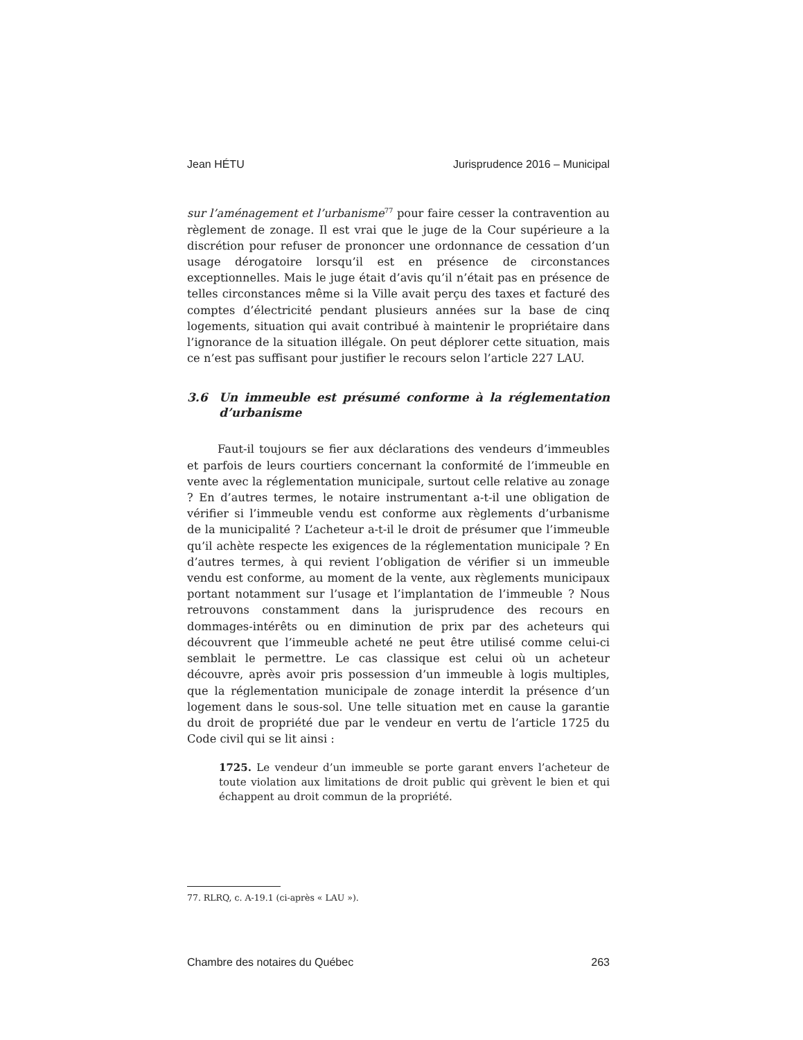Jean HÉTU Jurisprudence 2016 – Municipal
sur l’aménagement et l’urbanisme<sup>77</sup> pour faire cesser la contravention au règlement de zonage. Il est vrai que le juge de la Cour supérieure a la discrétion pour refuser de prononcer une ordonnance de cessation d’un usage dérogatoire lorsqu’il est en présence de circonstances exceptionnelles. Mais le juge était d’avis qu’il n’était pas en présence de telles circonstances même si la Ville avait perçu des taxes et facturé des comptes d’électricité pendant plusieurs années sur la base de cinq logements, situation qui avait contribué à maintenir le propriétaire dans l’ignorance de la situation illégale. On peut déplorer cette situation, mais ce n’est pas suffisant pour justifier le recours selon l’article 227 LAU.
3.6 Un immeuble est présumé conforme à la réglementation d’urbanisme
Faut-il toujours se fier aux déclarations des vendeurs d’immeubles et parfois de leurs courtiers concernant la conformité de l’immeuble en vente avec la réglementation municipale, surtout celle relative au zonage ? En d’autres termes, le notaire instrumentant a-t-il une obligation de vérifier si l’immeuble vendu est conforme aux règlements d’urbanisme de la municipalité ? L’acheteur a-t-il le droit de présumer que l’immeuble qu’il achète respecte les exigences de la réglementation municipale ? En d’autres termes, à qui revient l’obligation de vérifier si un immeuble vendu est conforme, au moment de la vente, aux règlements municipaux portant notamment sur l’usage et l’implantation de l’immeuble ? Nous retrouvons constamment dans la jurisprudence des recours en dommages-intérêts ou en diminution de prix par des acheteurs qui découvrent que l’immeuble acheté ne peut être utilisé comme celui-ci semblait le permettre. Le cas classique est celui où un acheteur découvre, après avoir pris possession d’un immeuble à logis multiples, que la réglementation municipale de zonage interdit la présence d’un logement dans le sous-sol. Une telle situation met en cause la garantie du droit de propriété due par le vendeur en vertu de l’article 1725 du Code civil qui se lit ainsi :
1725. Le vendeur d’un immeuble se porte garant envers l’acheteur de toute violation aux limitations de droit public qui grèvent le bien et qui échappent au droit commun de la propriété.
77. RLRQ, c. A-19.1 (ci-après « LAU »).
Chambre des notaires du Québec 263